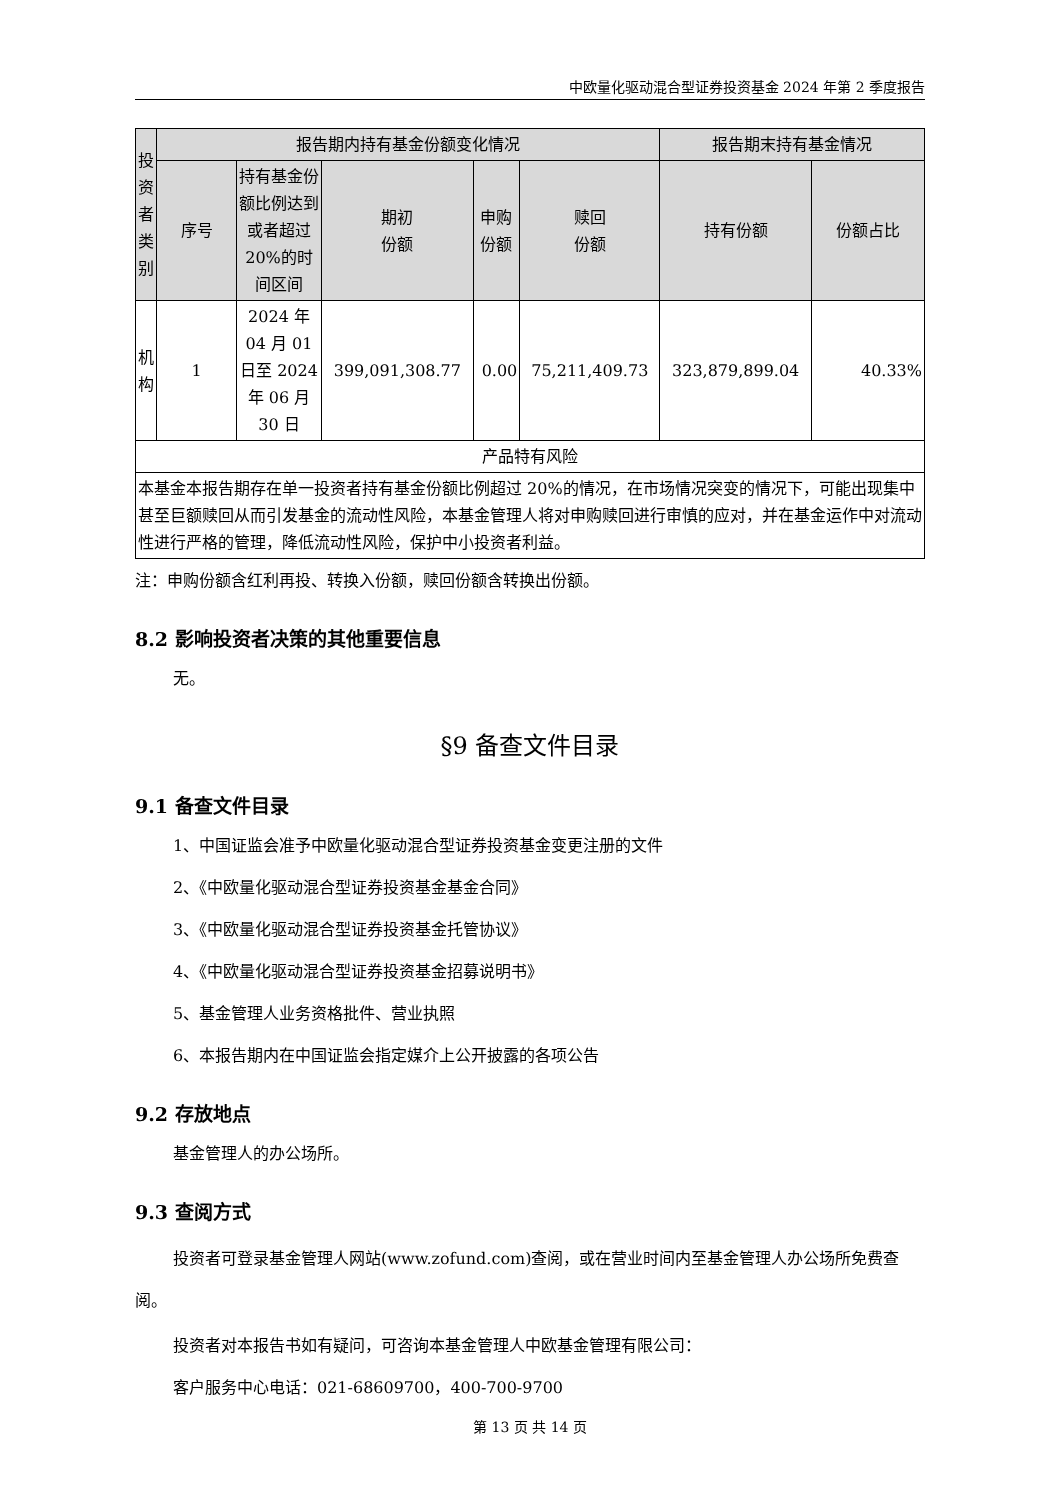中欧量化驱动混合型证券投资基金 2024 年第 2 季度报告
| 投资者类别 | 报告期内持有基金份额变化情况 | | | | | 报告期末持有基金情况 | |
| --- | --- | --- | --- | --- | --- | --- | --- |
| | 序号 | 持有基金份额比例达到或者超过 20%的时间区间 | 期初 份额 | 申购 份额 | 赎回 份额 | 持有份额 | 份额占比 |
| 机构 | 1 | 2024 年 04 月 01 日至 2024 年 06 月 30 日 | 399,091,308.77 | 0.00 | 75,211,409.73 | 323,879,899.04 | 40.33% |
| 产品特有风险 | | | | | | | |
| 本基金本报告期存在单一投资者持有基金份额比例超过 20%的情况，在市场情况突变的情况下，可能出现集中甚至巨额赎回从而引发基金的流动性风险，本基金管理人将对申购赎回进行审慎的应对，并在基金运作中对流动性进行严格的管理，降低流动性风险，保护中小投资者利益。 | | | | | | | |
注：申购份额含红利再投、转换入份额，赎回份额含转换出份额。
8.2 影响投资者决策的其他重要信息
无。
§9 备查文件目录
9.1 备查文件目录
1、中国证监会准予中欧量化驱动混合型证券投资基金变更注册的文件
2、《中欧量化驱动混合型证券投资基金基金合同》
3、《中欧量化驱动混合型证券投资基金托管协议》
4、《中欧量化驱动混合型证券投资基金招募说明书》
5、基金管理人业务资格批件、营业执照
6、本报告期内在中国证监会指定媒介上公开披露的各项公告
9.2 存放地点
基金管理人的办公场所。
9.3 查阅方式
投资者可登录基金管理人网站(www.zofund.com)查阅，或在营业时间内至基金管理人办公场所免费查阅。
投资者对本报告书如有疑问，可咨询本基金管理人中欧基金管理有限公司：
客户服务中心电话：021-68609700，400-700-9700
第 13 页 共 14 页